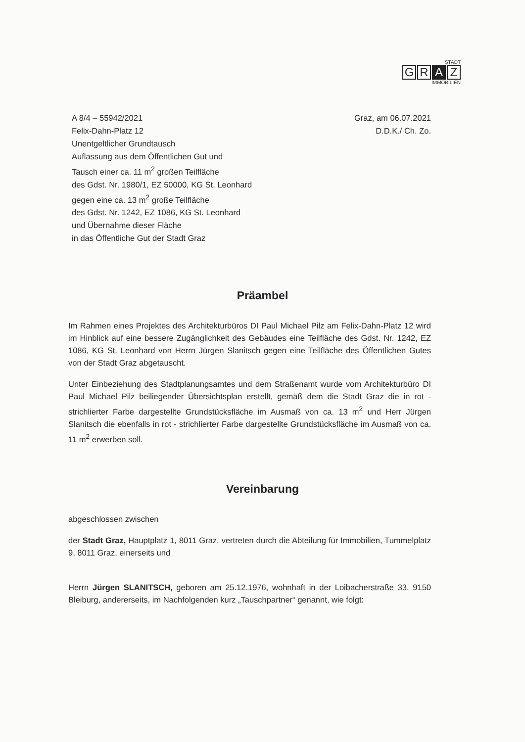STADT
G R A Z
IMMOBILIEN
A 8/4 – 55942/2021
Felix-Dahn-Platz 12
Unentgeltlicher Grundtausch
Auflassung aus dem Öffentlichen Gut und
Tausch einer ca. 11 m<sup>2</sup> großen Teilfläche
des Gdst. Nr. 1980/1, EZ 50000, KG St. Leonhard
gegen eine ca. 13 m<sup>2</sup> große Teilfläche
des Gdst. Nr. 1242, EZ 1086, KG St. Leonhard
und Übernahme dieser Fläche
in das Öffentliche Gut der Stadt Graz
Graz, am 06.07.2021
D.D.K./ Ch. Zo.
Präambel
Im Rahmen eines Projektes des Architekturbüros DI Paul Michael Pilz am Felix-Dahn-Platz 12 wird im Hinblick auf eine bessere Zugänglichkeit des Gebäudes eine Teilfläche des Gdst. Nr. 1242, EZ 1086, KG St. Leonhard von Herrn Jürgen Slanitsch gegen eine Teilfläche des Öffentlichen Gutes von der Stadt Graz abgetauscht.
Unter Einbeziehung des Stadtplanungsamtes und dem Straßenamt wurde vom Architekturbüro DI Paul Michael Pilz beiliegender Übersichtsplan erstellt, gemäß dem die Stadt Graz die in rot - strichlierter Farbe dargestellte Grundstücksfläche im Ausmaß von ca. 13 m<sup>2</sup> und Herr Jürgen Slanitsch die ebenfalls in rot - strichlierter Farbe dargestellte Grundstücksfläche im Ausmaß von ca. 11 m<sup>2</sup> erwerben soll.
Vereinbarung
abgeschlossen zwischen
der Stadt Graz, Hauptplatz 1, 8011 Graz, vertreten durch die Abteilung für Immobilien, Tummelplatz 9, 8011 Graz, einerseits und
Herrn Jürgen SLANITSCH, geboren am 25.12.1976, wohnhaft in der Loibacherstraße 33, 9150 Bleiburg, andererseits, im Nachfolgenden kurz „Tauschpartner“ genannt, wie folgt: